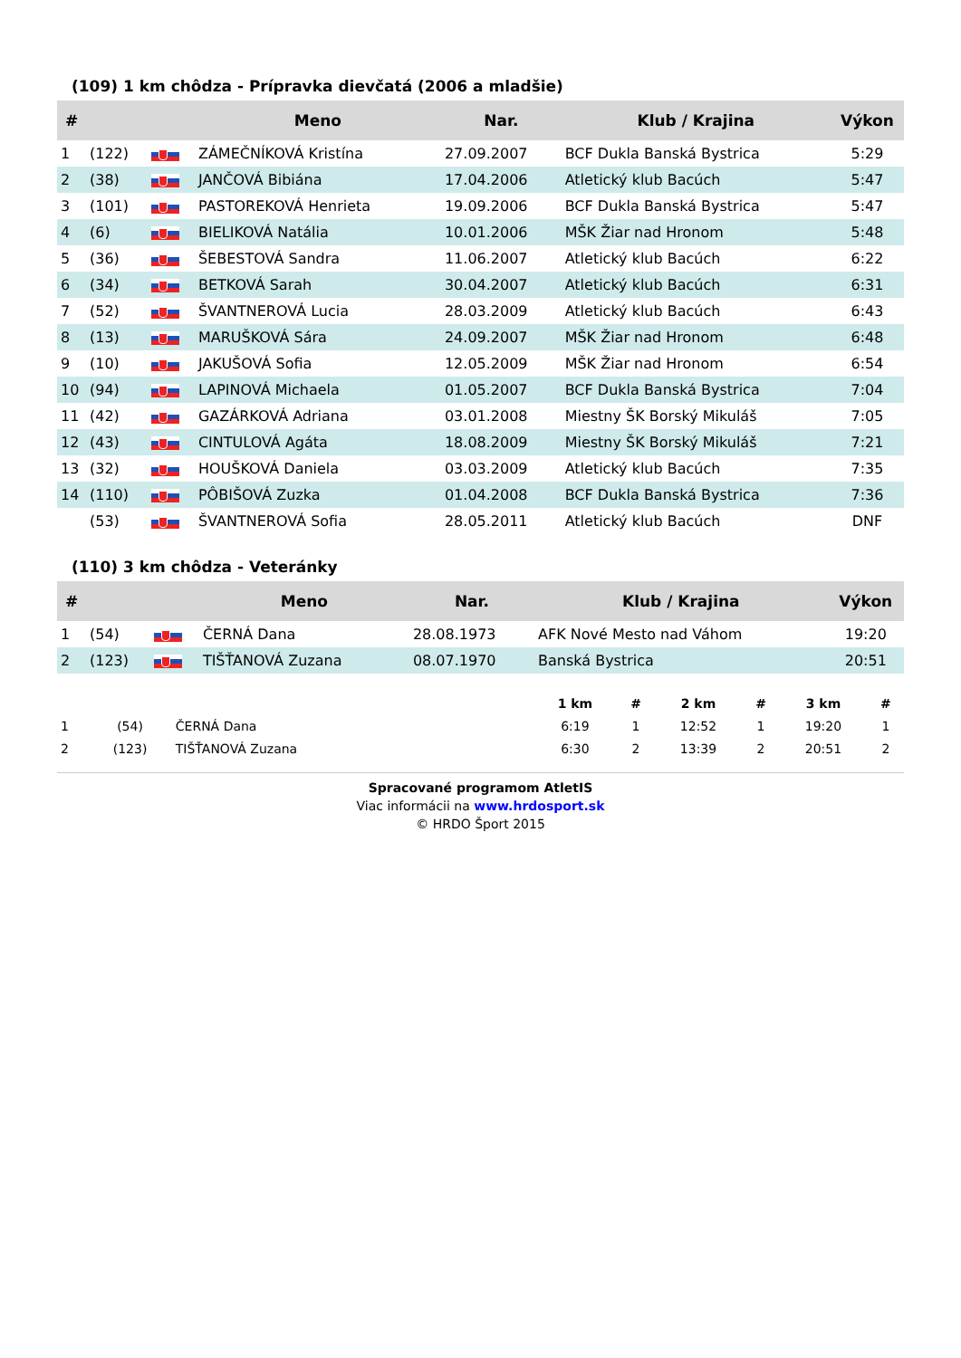(109) 1 km chôdza - Prípravka dievčatá (2006 a mladšie)
| # | | | Meno | Nar. | Klub / Krajina | Výkon |
| --- | --- | --- | --- | --- | --- | --- |
| 1 | (122) | | ZÁMEČNÍKOVÁ Kristína | 27.09.2007 | BCF Dukla Banská Bystrica | 5:29 |
| 2 | (38) | | JANČOVÁ Bibiána | 17.04.2006 | Atletický klub Bacúch | 5:47 |
| 3 | (101) | | PASTOREKOVÁ Henrieta | 19.09.2006 | BCF Dukla Banská Bystrica | 5:47 |
| 4 | (6) | | BIELIKOVÁ Natália | 10.01.2006 | MŠK Žiar nad Hronom | 5:48 |
| 5 | (36) | | ŠEBESTOVÁ Sandra | 11.06.2007 | Atletický klub Bacúch | 6:22 |
| 6 | (34) | | BETKOVÁ Sarah | 30.04.2007 | Atletický klub Bacúch | 6:31 |
| 7 | (52) | | ŠVANTNEROVÁ Lucia | 28.03.2009 | Atletický klub Bacúch | 6:43 |
| 8 | (13) | | MARUŠKOVÁ Sára | 24.09.2007 | MŠK Žiar nad Hronom | 6:48 |
| 9 | (10) | | JAKUŠOVÁ Sofia | 12.05.2009 | MŠK Žiar nad Hronom | 6:54 |
| 10 | (94) | | LAPINOVÁ Michaela | 01.05.2007 | BCF Dukla Banská Bystrica | 7:04 |
| 11 | (42) | | GAZÁRKOVÁ Adriana | 03.01.2008 | Miestny ŠK Borský Mikuláš | 7:05 |
| 12 | (43) | | CINTULOVÁ Agáta | 18.08.2009 | Miestny ŠK Borský Mikuláš | 7:21 |
| 13 | (32) | | HOUŠKOVÁ Daniela | 03.03.2009 | Atletický klub Bacúch | 7:35 |
| 14 | (110) | | PÔBIŠOVÁ Zuzka | 01.04.2008 | BCF Dukla Banská Bystrica | 7:36 |
| | (53) | | ŠVANTNEROVÁ Sofia | 28.05.2011 | Atletický klub Bacúch | DNF |
(110) 3 km chôdza - Veteránky
| # | | | Meno | Nar. | Klub / Krajina | Výkon |
| --- | --- | --- | --- | --- | --- | --- |
| 1 | (54) | | ČERNÁ Dana | 28.08.1973 | AFK Nové Mesto nad Váhom | 19:20 |
| 2 | (123) | | TIŠŤANOVÁ Zuzana | 08.07.1970 | Banská Bystrica | 20:51 |
| | | | 1 km | # | 2 km | # | 3 km | # |
| --- | --- | --- | --- | --- | --- | --- | --- | --- |
| 1 | (54) | ČERNÁ Dana | 6:19 | 1 | 12:52 | 1 | 19:20 | 1 |
| 2 | (123) | TIŠŤANOVÁ Zuzana | 6:30 | 2 | 13:39 | 2 | 20:51 | 2 |
Spracované programom AtletIS
Viac informácii na www.hrdosport.sk
© HRDO Šport 2015